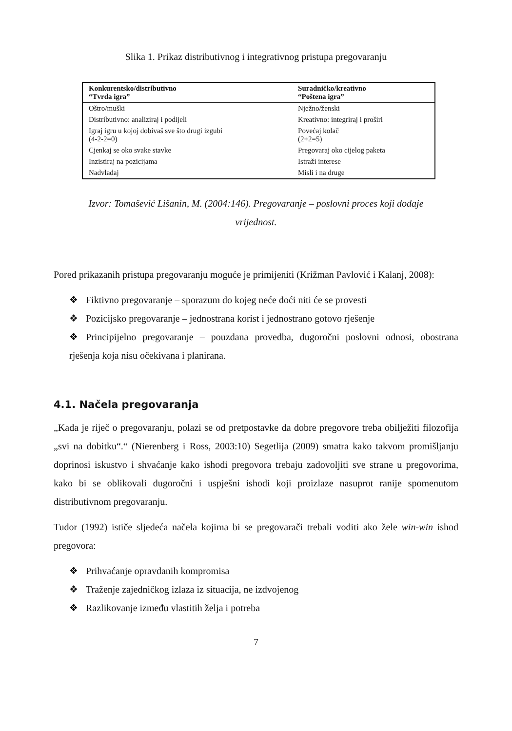Slika 1. Prikaz distributivnog i integrativnog pristupa pregovaranju
| Konkurentsko/distributivno “Tvrda igra” | Suradničko/kreativno “Poštena igra” |
| --- | --- |
| Oštro/muški | Nježno/ženski |
| Distributivno: analiziraj i podijeli | Kreativno: integriraj i proširi |
| Igraj igru u kojoj dobivaš sve što drugi izgubi (4-2-2=0) | Povećaj kolač (2+2=5) |
| Cjenkaj se oko svake stavke | Pregovaraj oko cijelog paketa |
| Inzistiraj na pozicijama | Istraži interese |
| Nadvladaj | Misli i na druge |
Izvor: Tomašević Lišanin, M. (2004:146). Pregovaranje – poslovni proces koji dodaje
vrijednost.
Pored prikazanih pristupa pregovaranju moguće je primijeniti (Križman Pavlović i Kalanj, 2008):
❖ Fiktivno pregovaranje – sporazum do kojeg neće doći niti će se provesti
❖ Pozicijsko pregovaranje – jednostrana korist i jednostrano gotovo rješenje
❖ Principijelno pregovaranje – pouzdana provedba, dugoročni poslovni odnosi, obostrana rješenja koja nisu očekivana i planirana.
4.1. Načela pregovaranja
„Kada je riječ o pregovaranju, polazi se od pretpostavke da dobre pregovore treba obilježiti filozofija „svi na dobitku“.“ (Nierenberg i Ross, 2003:10) Segetlija (2009) smatra kako takvom promišljanju doprinosi iskustvo i shvaćanje kako ishodi pregovora trebaju zadovoljiti sve strane u pregovorima, kako bi se oblikovali dugoročni i uspješni ishodi koji proizlaze nasuprot ranije spomenutom distributivnom pregovaranju.
Tudor (1992) ističe sljedeća načela kojima bi se pregovarači trebali voditi ako žele win-win ishod pregovora:
❖ Prihvaćanje opravdanih kompromisa
❖ Traženje zajedničkog izlaza iz situacija, ne izdvojenog
❖ Razlikovanje između vlastitih želja i potreba
7